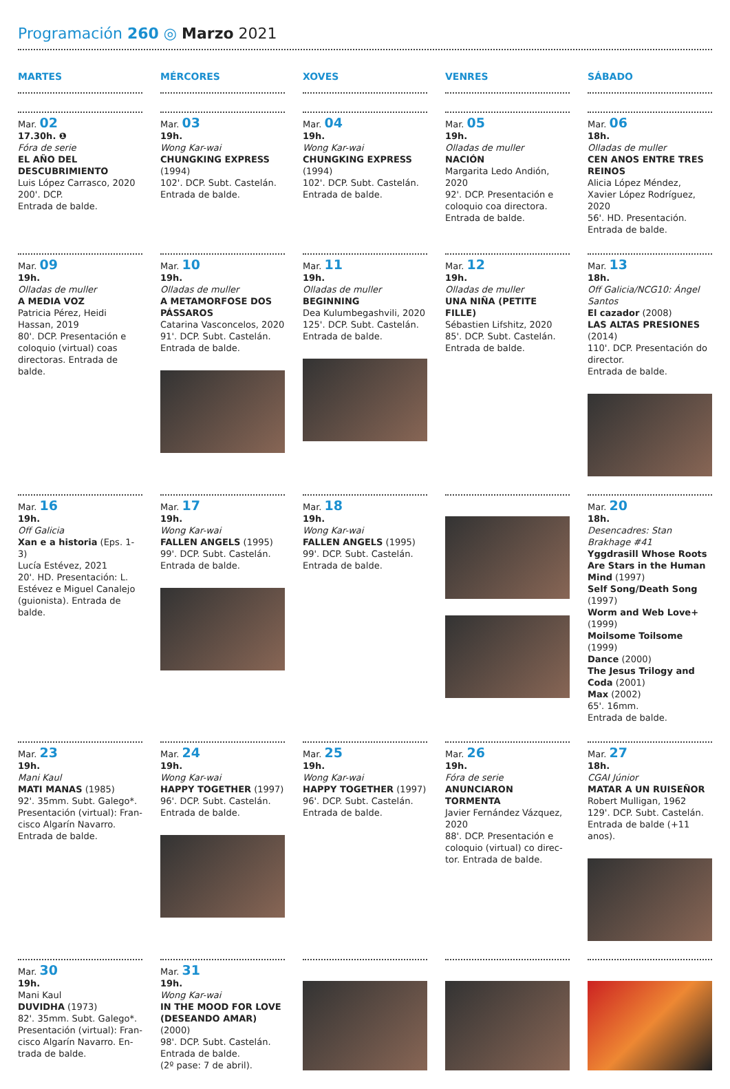Programación 260 ◎ Marzo 2021
MARTES
MÉRCORES
XOVES
VENRES
SÁBADO
Mar. 02
17.30h. ❶
Fóra de serie
EL AÑO DEL DESCUBRIMIENTO
Luis López Carrasco, 2020
200'. DCP.
Entrada de balde.
Mar. 03
19h.
Wong Kar-wai
CHUNGKING EXPRESS
(1994)
102'. DCP. Subt. Castelán.
Entrada de balde.
Mar. 04
19h.
Wong Kar-wai
CHUNGKING EXPRESS
(1994)
102'. DCP. Subt. Castelán.
Entrada de balde.
Mar. 05
19h.
Olladas de muller
NACIÓN
Margarita Ledo Andión, 2020
92'. DCP. Presentación e coloquio coa directora.
Entrada de balde.
Mar. 06
18h.
Olladas de muller
CEN ANOS ENTRE TRES REINOS
Alicia López Méndez, Xavier López Rodríguez, 2020
56'. HD. Presentación.
Entrada de balde.
Mar. 09
19h.
Olladas de muller
A MEDIA VOZ
Patricia Pérez, Heidi Hassan, 2019
80'. DCP. Presentación e coloquio (virtual) coas directoras. Entrada de balde.
Mar. 10
19h.
Olladas de muller
A METAMORFOSE DOS PÁSSAROS
Catarina Vasconcelos, 2020
91'. DCP. Subt. Castelán.
Entrada de balde.
Mar. 11
19h.
Olladas de muller
BEGINNING
Dea Kulumbegashvili, 2020
125'. DCP. Subt. Castelán.
Entrada de balde.
Mar. 12
19h.
Olladas de muller
UNA NIÑA (PETITE FILLE)
Sébastien Lifshitz, 2020
85'. DCP. Subt. Castelán.
Entrada de balde.
Mar. 13
18h.
Off Galicia/NCG10: Ángel Santos
El cazador (2008)
LAS ALTAS PRESIONES
(2014)
110'. DCP. Presentación do director.
Entrada de balde.
Mar. 16
19h.
Off Galicia
Xan e a historia (Eps. 1-3)
Lucía Estévez, 2021
20'. HD. Presentación: L. Estévez e Miguel Canalejo (guionista). Entrada de balde.
Mar. 17
19h.
Wong Kar-wai
FALLEN ANGELS (1995)
99'. DCP. Subt. Castelán.
Entrada de balde.
Mar. 18
19h.
Wong Kar-wai
FALLEN ANGELS (1995)
99'. DCP. Subt. Castelán.
Entrada de balde.
Mar. 20
18h.
Desencadres: Stan Brakhage #41
Yggdrasill Whose Roots Are Stars in the Human Mind (1997)
Self Song/Death Song (1997)
Worm and Web Love+ (1999)
Moilsome Toilsome (1999)
Dance (2000)
The Jesus Trilogy and Coda (2001)
Max (2002)
65'. 16mm.
Entrada de balde.
Mar. 23
19h.
Mani Kaul
MATI MANAS (1985)
92'. 35mm. Subt. Galego*.
Presentación (virtual): Fran-cisco Algarín Navarro.
Entrada de balde.
Mar. 24
19h.
Wong Kar-wai
HAPPY TOGETHER (1997)
96'. DCP. Subt. Castelán.
Entrada de balde.
Mar. 25
19h.
Wong Kar-wai
HAPPY TOGETHER (1997)
96'. DCP. Subt. Castelán.
Entrada de balde.
Mar. 26
19h.
Fóra de serie
ANUNCIARON TORMENTA
Javier Fernández Vázquez, 2020
88'. DCP. Presentación e coloquio (virtual) co direc-tor. Entrada de balde.
Mar. 27
18h.
CGAI Júnior
MATAR A UN RUISEÑOR
Robert Mulligan, 1962
129'. DCP. Subt. Castelán.
Entrada de balde (+11 anos).
Mar. 30
19h.
Mani Kaul
DUVIDHA (1973)
82'. 35mm. Subt. Galego*.
Presentación (virtual): Fran-cisco Algarín Navarro. En-trada de balde.
Mar. 31
19h.
Wong Kar-wai
IN THE MOOD FOR LOVE (DESEANDO AMAR) (2000)
98'. DCP. Subt. Castelán.
Entrada de balde.
(2º pase: 7 de abril).